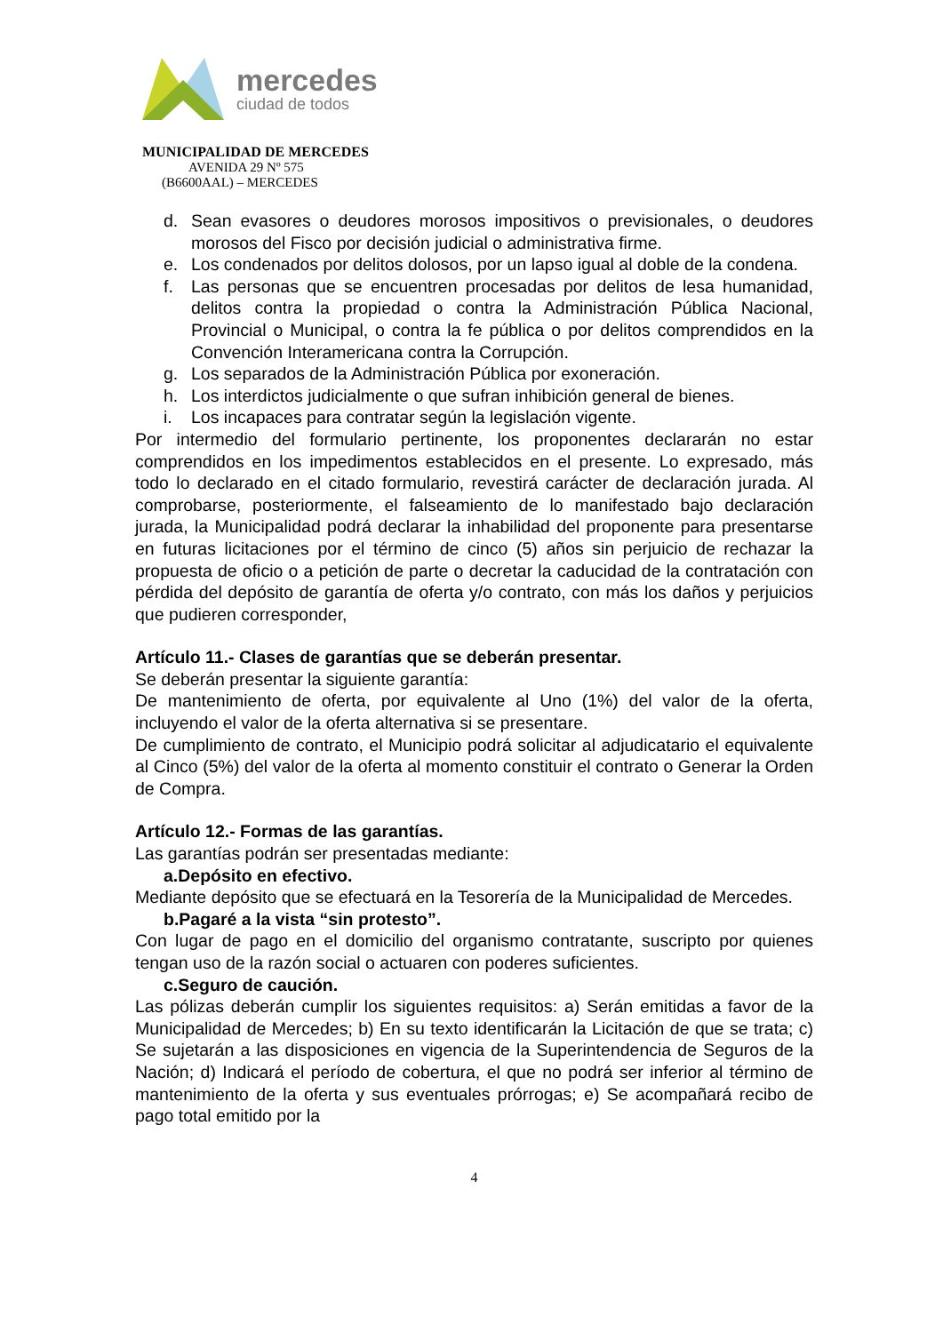mercedes
ciudad de todos
MUNICIPALIDAD DE MERCEDES
AVENIDA 29 Nº 575
(B6600AAL) – MERCEDES
d. Sean evasores o deudores morosos impositivos o previsionales, o deudores morosos del Fisco por decisión judicial o administrativa firme.
e. Los condenados por delitos dolosos, por un lapso igual al doble de la condena.
f. Las personas que se encuentren procesadas por delitos de lesa humanidad, delitos contra la propiedad o contra la Administración Pública Nacional, Provincial o Municipal, o contra la fe pública o por delitos comprendidos en la Convención Interamericana contra la Corrupción.
g. Los separados de la Administración Pública por exoneración.
h. Los interdictos judicialmente o que sufran inhibición general de bienes.
i. Los incapaces para contratar según la legislación vigente.
Por intermedio del formulario pertinente, los proponentes declararán no estar comprendidos en los impedimentos establecidos en el presente. Lo expresado, más todo lo declarado en el citado formulario, revestirá carácter de declaración jurada. Al comprobarse, posteriormente, el falseamiento de lo manifestado bajo declaración jurada, la Municipalidad podrá declarar la inhabilidad del proponente para presentarse en futuras licitaciones por el término de cinco (5) años sin perjuicio de rechazar la propuesta de oficio o a petición de parte o decretar la caducidad de la contratación con pérdida del depósito de garantía de oferta y/o contrato, con más los daños y perjuicios que pudieren corresponder,
Artículo 11.- Clases de garantías que se deberán presentar.
Se deberán presentar la siguiente garantía:
De mantenimiento de oferta, por equivalente al Uno (1%) del valor de la oferta, incluyendo el valor de la oferta alternativa si se presentare.
De cumplimiento de contrato, el Municipio podrá solicitar al adjudicatario el equivalente al Cinco (5%) del valor de la oferta al momento constituir el contrato o Generar la Orden de Compra.
Artículo 12.- Formas de las garantías.
Las garantías podrán ser presentadas mediante:
a. Depósito en efectivo.
Mediante depósito que se efectuará en la Tesorería de la Municipalidad de Mercedes.
b. Pagaré a la vista “sin protesto”.
Con lugar de pago en el domicilio del organismo contratante, suscripto por quienes tengan uso de la razón social o actuaren con poderes suficientes.
c. Seguro de caución.
Las pólizas deberán cumplir los siguientes requisitos: a) Serán emitidas a favor de la Municipalidad de Mercedes; b) En su texto identificarán la Licitación de que se trata; c) Se sujetarán a las disposiciones en vigencia de la Superintendencia de Seguros de la Nación; d) Indicará el período de cobertura, el que no podrá ser inferior al término de mantenimiento de la oferta y sus eventuales prórrogas; e) Se acompañará recibo de pago total emitido por la
4